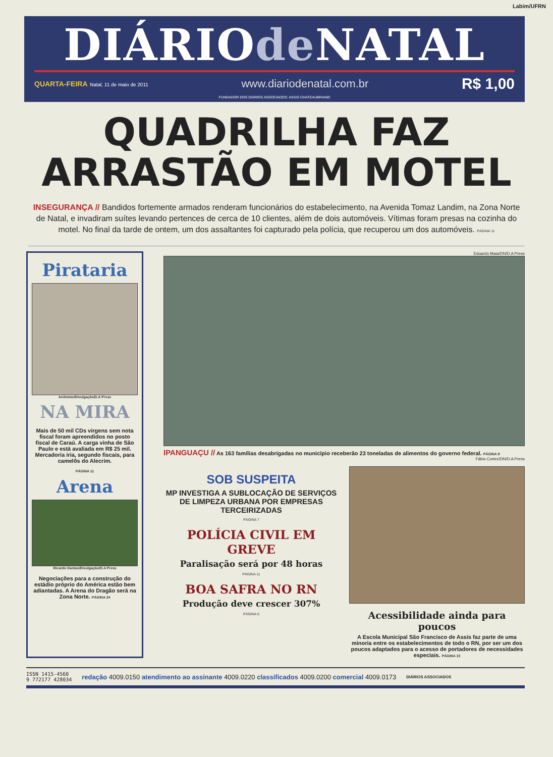Labim/UFRN
DIÁRIOde NATAL
QUARTA-FEIRA Natal, 11 de maio de 2011
www.diariodenatal.com.br
R$ 1,00
FUNDADOR DOS DIÁRIOS ASSOCIADOS: ASSIS CHATEAUBRIAND
QUADRILHA FAZ
ARRASTÃO EM MOTEL
INSEGURANÇA // Bandidos fortemente armados renderam funcionários do estabelecimento, na Avenida Tomaz Landim, na Zona Norte de Natal, e invadiram suítes levando pertences de cerca de 10 clientes, além de dois automóveis. Vítimas foram presas na cozinha do motel. No final da tarde de ontem, um dos assaltantes foi capturado pela polícia, que recuperou um dos automóveis. PÁGINA 11
Pirataria
Anônimo/Divulgação/D.A Press
NA MIRA
Mais de 50 mil CDs virgens sem nota fiscal foram apreendidos no posto fiscal de Caraú. A carga vinha de São Paulo e está avaliada em R$ 25 mil. Mercadoria iria, segundo fiscais, para camelôs do Alecrim.
PÁGINA 11
Arena
Ricardo Dantas/Divulgação/D.A Press
Negociações para a construção do estádio próprio do América estão bem adiantadas. A Arena do Dragão será na Zona Norte. PÁGINA 24
Eduardo Maia/DN/D.A Press
IPANGUAÇU // As 163 famílias desabrigadas no município receberão 23 toneladas de alimentos do governo federal. PÁGINA 9
Fábio Cortez/DN/D.A Press
SOB SUSPEITA
MP INVESTIGA A SUBLOCAÇÃO DE SERVIÇOS DE LIMPEZA URBANA POR EMPRESAS TERCEIRIZADAS
PÁGINA 7
POLÍCIA CIVIL EM GREVE
Paralisação será por 48 horas
PÁGINA 11
BOA SAFRA NO RN
Produção deve crescer 307%
PÁGINA 6
Acessibilidade ainda para poucos
A Escola Municipal São Francisco de Assis faz parte de uma minoria entre os estabelecimentos de todo o RN, por ser um dos poucos adaptados para o acesso de portadores de necessidades especiais. PÁGINA 10
ISSN 1415-4560
9 772177 428034
redação 4009.0150 atendimento ao assinante 4009.0220 classificados 4009.0200 comercial 4009.0173
DIÁRIOS ASSOCIADOS